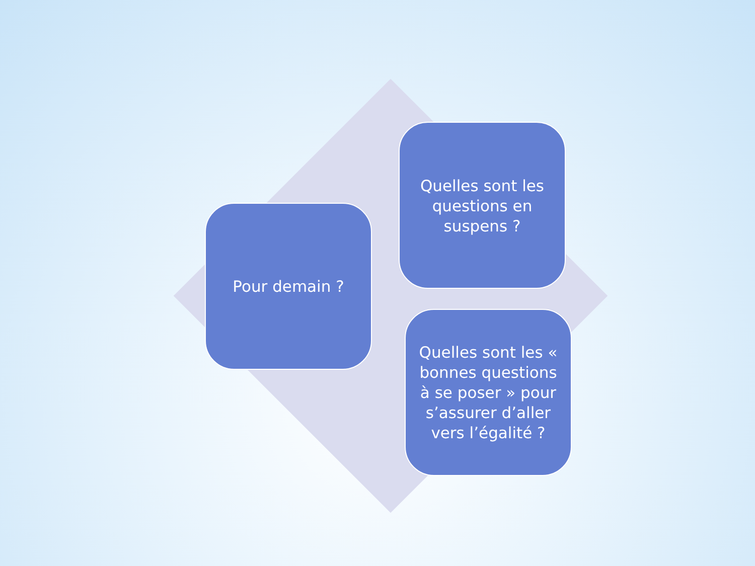Pour demain ?
Quelles sont les questions en suspens ?
Quelles sont les « bonnes questions à se poser » pour s’assurer d’aller vers l’égalité ?